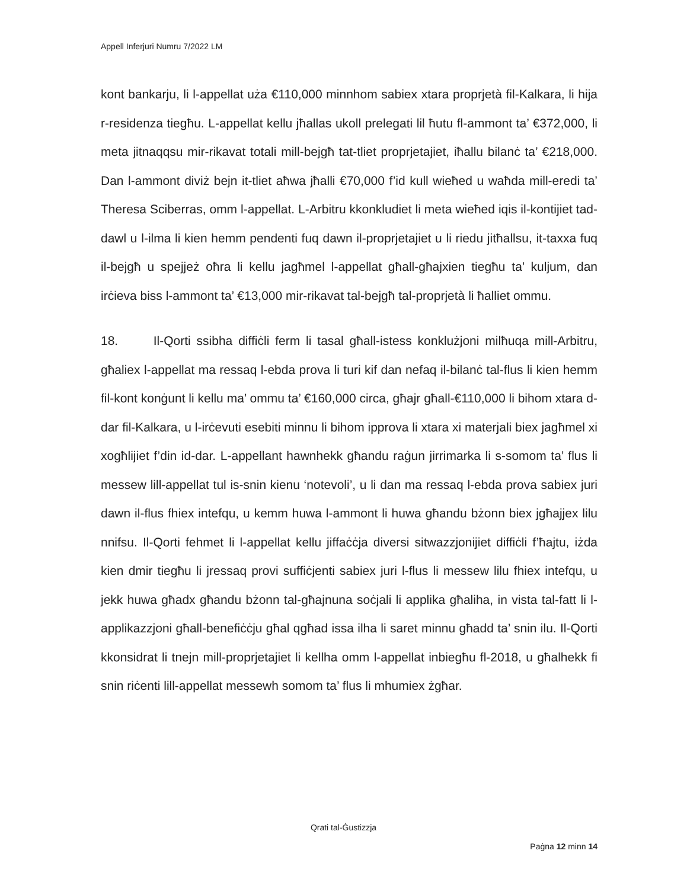Appell Inferjuri Numru 7/2022 LM
kont bankarju, li l-appellat uża €110,000 minnhom sabiex xtara proprjetà fil-Kalkara, li hija r-residenza tiegħu. L-appellat kellu jħallas ukoll prelegati lil ħutu fl-ammont ta’ €372,000, li meta jitnaqqsu mir-rikavat totali mill-bejgħ tat-tliet proprjetajiet, iħallu bilanċ ta’ €218,000. Dan l-ammont diviż bejn it-tliet aħwa jħalli €70,000 f’id kull wieħed u waħda mill-eredi ta’ Theresa Sciberras, omm l-appellat. L-Arbitru kkonkludiet li meta wieħed iqis il-kontijiet tad-dawl u l-ilma li kien hemm pendenti fuq dawn il-proprjetajiet u li riedu jitħallsu, it-taxxa fuq il-bejgħ u spejjeż oħra li kellu jagħmel l-appellat għall-għajxien tiegħu ta’ kuljum, dan irċieva biss l-ammont ta’ €13,000 mir-rikavat tal-bejgħ tal-proprjetà li ħalliet ommu.
18. Il-Qorti ssibha diffiċli ferm li tasal għall-istess konklużjoni milħuqa mill-Arbitru, għaliex l-appellat ma ressaq l-ebda prova li turi kif dan nefaq il-bilanċ tal-flus li kien hemm fil-kont konġunt li kellu ma’ ommu ta’ €160,000 circa, għajr għall-€110,000 li bihom xtara d-dar fil-Kalkara, u l-irċevuti esebiti minnu li bihom ipprova li xtara xi materjali biex jagħmel xi xogħlijiet f’din id-dar. L-appellant hawnhekk għandu raġun jirrimarka li s-somom ta’ flus li messew lill-appellat tul is-snin kienu ‘notevoli’, u li dan ma ressaq l-ebda prova sabiex juri dawn il-flus fhiex intefqu, u kemm huwa l-ammont li huwa għandu bżonn biex jgħajjex lilu nnifsu. Il-Qorti fehmet li l-appellat kellu jiffaċċja diversi sitwazzjonijiet diffiċli f’ħajtu, iżda kien dmir tiegħu li jressaq provi suffiċjenti sabiex juri l-flus li messew lilu fhiex intefqu, u jekk huwa għadx għandu bżonn tal-għajnuna soċjali li applika għaliha, in vista tal-fatt li l-applikazzjoni għall-benefiċċju għal qgħad issa ilha li saret minnu għadd ta’ snin ilu. Il-Qorti kkonsidrat li tnejn mill-proprjetajiet li kellha omm l-appellat inbiegħu fl-2018, u għalhekk fi snin riċenti lill-appellat messewh somom ta’ flus li mhumiex żgħar.
Qrati tal-Ġustizzja
Paġna 12 minn 14